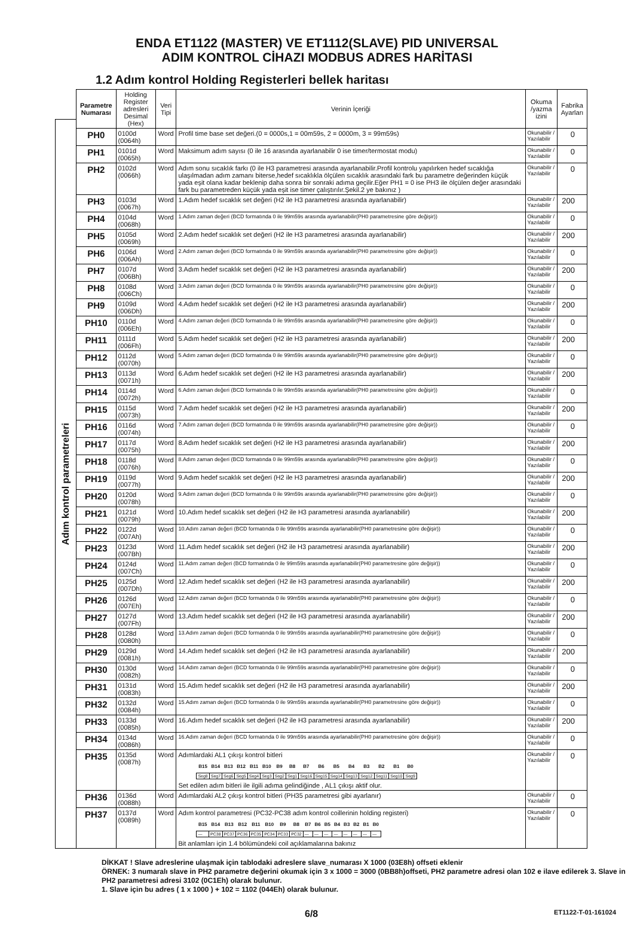ENDA ET1122 (MASTER) VE ET1112(SLAVE) PID UNIVERSAL
ADIM KONTROL CİHAZI MODBUS ADRES HARİTASI
1.2 Adım kontrol Holding Registerleri bellek haritası
Adım kontrol parametreleri
| Parametre Numarası | Holding Register adresleri Desimal (Hex) | Veri Tipi | Verinin İçeriği | Okuma /yazma izini | Fabrika Ayarları |
| --- | --- | --- | --- | --- | --- |
| PH0 | 0100d (0064h) | Word | Profil time base set değeri.(0 = 0000s,1 = 00m59s, 2 = 0000m, 3 = 99m59s) | Okunabilir / Yazılabilir | 0 |
| PH1 | 0101d (0065h) | Word | Maksimum adım sayısı (0 ile 16 arasında ayarlanabilir 0 ise timer/termostat modu) | Okunabilir / Yazılabilir | 0 |
| PH2 | 0102d (0066h) | Word | Adım sonu sıcaklık farkı (0 ile H3 parametresi arasında ayarlanabilir.Profil kontrolu yapılırken hedef sıcaklığa ulaşılmadan adım zamanı biterse,hedef sıcaklıkla ölçülen sıcaklık arasındaki fark bu parametre değerinden küçük yada eşit olana kadar beklenip daha sonra bir sonraki adıma geçilir.Eğer PH1 = 0 ise PH3 ile ölçülen değer arasındaki fark bu parametreden küçük yada eşit ise timer çalıştırılır.Şekil.2 ye bakınız ) | Okunabilir / Yazılabilir | 0 |
| PH3 | 0103d (0067h) | Word | 1.Adım hedef sıcaklık set değeri (H2 ile H3 parametresi arasında ayarlanabilir) | Okunabilir / Yazılabilir | 200 |
| PH4 | 0104d (0068h) | Word | 1.Adım zaman değeri (BCD formatında 0 ile 99m59s arasında ayarlanabilir(PH0 parametresine göre değişir)) | Okunabilir / Yazılabilir | 0 |
| PH5 | 0105d (0069h) | Word | 2.Adım hedef sıcaklık set değeri (H2 ile H3 parametresi arasında ayarlanabilir) | Okunabilir / Yazılabilir | 200 |
| PH6 | 0106d (006Ah) | Word | 2.Adım zaman değeri (BCD formatında 0 ile 99m59s arasında ayarlanabilir(PH0 parametresine göre değişir)) | Okunabilir / Yazılabilir | 0 |
| PH7 | 0107d (006Bh) | Word | 3.Adım hedef sıcaklık set değeri (H2 ile H3 parametresi arasında ayarlanabilir) | Okunabilir / Yazılabilir | 200 |
| PH8 | 0108d (006Ch) | Word | 3.Adım zaman değeri (BCD formatında 0 ile 99m59s arasında ayarlanabilir(PH0 parametresine göre değişir)) | Okunabilir / Yazılabilir | 0 |
| PH9 | 0109d (006Dh) | Word | 4.Adım hedef sıcaklık set değeri (H2 ile H3 parametresi arasında ayarlanabilir) | Okunabilir / Yazılabilir | 200 |
| PH10 | 0110d (006Eh) | Word | 4.Adım zaman değeri (BCD formatında 0 ile 99m59s arasında ayarlanabilir(PH0 parametresine göre değişir)) | Okunabilir / Yazılabilir | 0 |
| PH11 | 0111d (006Fh) | Word | 5.Adım hedef sıcaklık set değeri (H2 ile H3 parametresi arasında ayarlanabilir) | Okunabilir / Yazılabilir | 200 |
| PH12 | 0112d (0070h) | Word | 5.Adım zaman değeri (BCD formatında 0 ile 99m59s arasında ayarlanabilir(PH0 parametresine göre değişir)) | Okunabilir / Yazılabilir | 0 |
| PH13 | 0113d (0071h) | Word | 6.Adım hedef sıcaklık set değeri (H2 ile H3 parametresi arasında ayarlanabilir) | Okunabilir / Yazılabilir | 200 |
| PH14 | 0114d (0072h) | Word | 6.Adım zaman değeri (BCD formatında 0 ile 99m59s arasında ayarlanabilir(PH0 parametresine göre değişir)) | Okunabilir / Yazılabilir | 0 |
| PH15 | 0115d (0073h) | Word | 7.Adım hedef sıcaklık set değeri (H2 ile H3 parametresi arasında ayarlanabilir) | Okunabilir / Yazılabilir | 200 |
| PH16 | 0116d (0074h) | Word | 7.Adım zaman değeri (BCD formatında 0 ile 99m59s arasında ayarlanabilir(PH0 parametresine göre değişir)) | Okunabilir / Yazılabilir | 0 |
| PH17 | 0117d (0075h) | Word | 8.Adım hedef sıcaklık set değeri (H2 ile H3 parametresi arasında ayarlanabilir) | Okunabilir / Yazılabilir | 200 |
| PH18 | 0118d (0076h) | Word | 8.Adım zaman değeri (BCD formatında 0 ile 99m59s arasında ayarlanabilir(PH0 parametresine göre değişir)) | Okunabilir / Yazılabilir | 0 |
| PH19 | 0119d (0077h) | Word | 9.Adım hedef sıcaklık set değeri (H2 ile H3 parametresi arasında ayarlanabilir) | Okunabilir / Yazılabilir | 200 |
| PH20 | 0120d (0078h) | Word | 9.Adım zaman değeri (BCD formatında 0 ile 99m59s arasında ayarlanabilir(PH0 parametresine göre değişir)) | Okunabilir / Yazılabilir | 0 |
| PH21 | 0121d (0079h) | Word | 10.Adım hedef sıcaklık set değeri (H2 ile H3 parametresi arasında ayarlanabilir) | Okunabilir / Yazılabilir | 200 |
| PH22 | 0122d (007Ah) | Word | 10.Adım zaman değeri (BCD formatında 0 ile 99m59s arasında ayarlanabilir(PH0 parametresine göre değişir)) | Okunabilir / Yazılabilir | 0 |
| PH23 | 0123d (007Bh) | Word | 11.Adım hedef sıcaklık set değeri (H2 ile H3 parametresi arasında ayarlanabilir) | Okunabilir / Yazılabilir | 200 |
| PH24 | 0124d (007Ch) | Word | 11.Adım zaman değeri (BCD formatında 0 ile 99m59s arasında ayarlanabilir(PH0 parametresine göre değişir)) | Okunabilir / Yazılabilir | 0 |
| PH25 | 0125d (007Dh) | Word | 12.Adım hedef sıcaklık set değeri (H2 ile H3 parametresi arasında ayarlanabilir) | Okunabilir / Yazılabilir | 200 |
| PH26 | 0126d (007Eh) | Word | 12.Adım zaman değeri (BCD formatında 0 ile 99m59s arasında ayarlanabilir(PH0 parametresine göre değişir)) | Okunabilir / Yazılabilir | 0 |
| PH27 | 0127d (007Fh) | Word | 13.Adım hedef sıcaklık set değeri (H2 ile H3 parametresi arasında ayarlanabilir) | Okunabilir / Yazılabilir | 200 |
| PH28 | 0128d (0080h) | Word | 13.Adım zaman değeri (BCD formatında 0 ile 99m59s arasında ayarlanabilir(PH0 parametresine göre değişir)) | Okunabilir / Yazılabilir | 0 |
| PH29 | 0129d (0081h) | Word | 14.Adım hedef sıcaklık set değeri (H2 ile H3 parametresi arasında ayarlanabilir) | Okunabilir / Yazılabilir | 200 |
| PH30 | 0130d (0082h) | Word | 14.Adım zaman değeri (BCD formatında 0 ile 99m59s arasında ayarlanabilir(PH0 parametresine göre değişir)) | Okunabilir / Yazılabilir | 0 |
| PH31 | 0131d (0083h) | Word | 15.Adım hedef sıcaklık set değeri (H2 ile H3 parametresi arasında ayarlanabilir) | Okunabilir / Yazılabilir | 200 |
| PH32 | 0132d (0084h) | Word | 15.Adım zaman değeri (BCD formatında 0 ile 99m59s arasında ayarlanabilir(PH0 parametresine göre değişir)) | Okunabilir / Yazılabilir | 0 |
| PH33 | 0133d (0085h) | Word | 16.Adım hedef sıcaklık set değeri (H2 ile H3 parametresi arasında ayarlanabilir) | Okunabilir / Yazılabilir | 200 |
| PH34 | 0134d (0086h) | Word | 16.Adım zaman değeri (BCD formatında 0 ile 99m59s arasında ayarlanabilir(PH0 parametresine göre değişir)) | Okunabilir / Yazılabilir | 0 |
| PH35 | 0135d (0087h) | Word | Adımlardaki AL1 çıkışı kontrol bitleri / B15 / B14 / B13 / B12 / B11 / B10 / B9 / B8 / B7 / B6 / B5 / B4 / B3 / B2 / B1 / B0 / / --- / --- / --- / --- / --- / --- / --- / --- / --- / --- / --- / --- / --- / --- / --- / --- / / Seg8 / Seg7 / Seg6 / Seg5 / Seg4 / Seg3 / Seg2 / Seg1 / Seg16 / Seg15 / Seg14 / Seg13 / Seg12 / Seg11 / Seg10 / Seg9 / Set edilen adım bitleri ile ilgili adıma gelindiğinde , AL1 çıkışı aktif olur. | Okunabilir / Yazılabilir | 0 |
| PH36 | 0136d (0088h) | Word | Adımlardaki AL2 çıkışı kontrol bitleri (PH35 parametresi gibi ayarlanır) | Okunabilir / Yazılabilir | 0 |
| PH37 | 0137d (0089h) | Word | Adım kontrol parametresi (PC32-PC38 adım kontrol coillerinin holding registeri) / B15 / B14 / B13 / B12 / B11 / B10 / B9 / B8 / B7 / B6 / B5 / B4 / B3 / B2 / B1 / B0 / / --- / --- / --- / --- / --- / --- / --- / --- / --- / --- / --- / --- / --- / --- / --- / --- / / — / PC38 / PC37 / PC36 / PC35 / PC34 / PC33 / PC32 / — / — / — / — / — / — / — / — / Bit anlamları için 1.4 bölümündeki coil açıklamalarına bakınız | Okunabilir / Yazılabilir | 0 |
DİKKAT ! Slave adreslerine ulaşmak için tablodaki adreslere slave_numarası X 1000 (03E8h) offseti eklenir
ÖRNEK: 3 numaralı slave in PH2 parametre değerini okumak için 3 x 1000 = 3000 (0BB8h)offseti, PH2 parametre adresi olan 102 e ilave edilerek 3. Slave in PH2 parametresi adresi 3102 (0C1Eh) olarak bulunur.
1. Slave için bu adres ( 1 x 1000 ) + 102 = 1102 (044Eh) olarak bulunur.
6/8 ET1122-T-01-161024